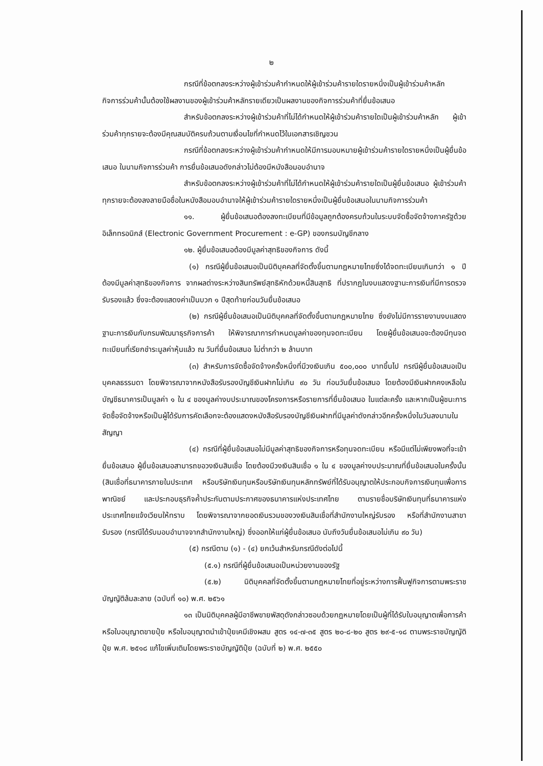๒
กรณีที่ข้อตกลงระหว่างผู้เข้าร่วมค้ากำหนดให้ผู้เข้าร่วมค้ารายใดรายหนึ่งเป็นผู้เข้าร่วมค้าหลัก กิจการร่วมค้านั้นต้องใช้ผลงานของผู้เข้าร่วมค้าหลักรายเดียวเป็นผลงานของกิจการร่วมค้าที่ยื่นข้อเสนอ
สำหรับข้อตกลงระหว่างผู้เข้าร่วมค้าที่ไม่ได้กำหนดให้ผู้เข้าร่วมค้ารายใดเป็นผู้เข้าร่วมค้าหลัก ผู้เข้าร่วมค้าทุกรายจะต้องมีคุณสมบัติครบถ้วนตามเงื่อนไขที่กำหนดไว้ในเอกสารเชิญชวน
กรณีที่ข้อตกลงระหว่างผู้เข้าร่วมค้ากำหนดให้มีการมอบหมายผู้เข้าร่วมค้ารายใดรายหนึ่งเป็นผู้ยื่นข้อเสนอ ในนามกิจการร่วมค้า การยื่นข้อเสนอดังกล่าวไม่ต้องมีหนังสือมอบอำนาจ
สำหรับข้อตกลงระหว่างผู้เข้าร่วมค้าที่ไม่ได้กำหนดให้ผู้เข้าร่วมค้ารายใดเป็นผู้ยื่นข้อเสนอ ผู้เข้าร่วมค้าทุกรายจะต้องลงลายมือชื่อในหนังสือมอบอำนาจให้ผู้เข้าร่วมค้ารายใดรายหนึ่งเป็นผู้ยื่นข้อเสนอในนามกิจการร่วมค้า
๑๑. ผู้ยื่นข้อเสนอต้องลงทะเบียนที่มีข้อมูลถูกต้องครบถ้วนในระบบจัดซื้อจัดจ้างภาครัฐด้วยอิเล็กทรอนิกส์ (Electronic Government Procurement : e-GP) ของกรมบัญชีกลาง
๑๒. ผู้ยื่นข้อเสนอต้องมีมูลค่าสุทธิของกิจการ ดังนี้
(๑) กรณีผู้ยื่นข้อเสนอเป็นนิติบุคคลที่จัดตั้งขึ้นตามกฎหมายไทยซึ่งได้จดทะเบียนเกินกว่า ๑ ปี ต้องมีมูลค่าสุทธิของกิจการ จากผลต่างระหว่างสินทรัพย์สุทธิหักด้วยหนี้สินสุทธิ ที่ปรากฏในงบแสดงฐานะการเงินที่มีการตรวจรับรองแล้ว ซึ่งจะต้องแสดงค่าเป็นบวก ๑ ปีสุดท้ายก่อนวันยื่นข้อเสนอ
(๒) กรณีผู้ยื่นข้อเสนอเป็นนิติบุคคลที่จัดตั้งขึ้นตามกฎหมายไทย ซึ่งยังไม่มีการรายงานงบแสดงฐานะการเงินกับกรมพัฒนาธุรกิจการค้า ให้พิจารณาการกำหนดมูลค่าของทุนจดทะเบียน โดยผู้ยื่นข้อเสนอจะต้องมีทุนจดทะเบียนที่เรียกชำระมูลค่าหุ้นแล้ว ณ วันที่ยื่นข้อเสนอ ไม่ต่ำกว่า ๒ ล้านบาท
(๓) สำหรับการจัดซื้อจัดจ้างครั้งหนึ่งที่มีวงเงินเกิน ๕๐๐,๐๐๐ บาทขึ้นไป กรณีผู้ยื่นข้อเสนอเป็นบุคคลธรรมดา โดยพิจารณาจากหนังสือรับรองบัญชีเงินฝากไม่เกิน ๙๐ วัน ก่อนวันยื่นข้อเสนอ โดยต้องมีเงินฝากคงเหลือในบัญชีธนาคารเป็นมูลค่า ๑ ใน ๔ ของมูลค่างบประมาณของโครงการหรือรายการที่ยื่นข้อเสนอ ในแต่ละครั้ง และหากเป็นผู้ชนะการจัดซื้อจัดจ้างหรือเป็นผู้ได้รับการคัดเลือกจะต้องแสดงหนังสือรับรองบัญชีเงินฝากที่มีมูลค่าดังกล่าวอีกครั้งหนึ่งในวันลงนามในสัญญา
(๔) กรณีที่ผู้ยื่นข้อเสนอไม่มีมูลค่าสุทธิของกิจการหรือทุนจดทะเบียน หรือมีแต่ไม่เพียงพอที่จะเข้ายื่นข้อเสนอ ผู้ยื่นข้อเสนอสามารถขอวงเงินสินเชื่อ โดยต้องมีวงเงินสินเชื่อ ๑ ใน ๔ ของมูลค่างบประมาณที่ยื่นข้อเสนอในครั้งนั้น (สินเชื่อที่ธนาคารภายในประเทศ หรือบริษัทเงินทุนหรือบริษัทเงินทุนหลักทรัพย์ที่ได้รับอนุญาตให้ประกอบกิจการเงินทุนเพื่อการพาณิชย์ และประกอบธุรกิจค้ำประกันตามประกาศของธนาคารแห่งประเทศไทย ตามรายชื่อบริษัทเงินทุนที่ธนาคารแห่งประเทศไทยแจ้งเวียนให้ทราบ โดยพิจารณาจากยอดเงินรวมของวงเงินสินเชื่อที่สำนักงานใหญ่รับรอง หรือที่สำนักงานสาขารับรอง (กรณีได้รับมอบอำนาจจากสำนักงานใหญ่) ซึ่งออกให้แก่ผู้ยื่นข้อเสนอ นับถึงวันยื่นข้อเสนอไม่เกิน ๙๐ วัน)
(๕) กรณีตาม (๑) - (๔) ยกเว้นสำหรับกรณีดังต่อไปนี้
(๕.๑) กรณีที่ผู้ยื่นข้อเสนอเป็นหน่วยงานของรัฐ
(๕.๒) นิติบุคคลที่จัดตั้งขึ้นตามกฎหมายไทยที่อยู่ระหว่างการฟื้นฟูกิจการตามพระราชบัญญัติล้มละลาย (ฉบับที่ ๑๐) พ.ศ. ๒๕๖๑
๑๓ เป็นนิติบุคคลผู้มีอาชีพขายพัสดุดังกล่าวซอบด้วยกฎหมายโดยเป็นผู้ที่ได้รับใบอนุญาตเพื่อการค้าหรือใบอนุญาตขายปุ๋ย หรือใบอนุญาตนำเข้าปุ๋ยเคมีเชิงผสม สูตร ๑๔-๗-๓๕ สูตร ๒๐-๘-๒๐ สูตร ๒๙-๕-๑๘ ตามพระราชบัญญัติปุ๋ย พ.ศ. ๒๕๑๘ แก้ไขเพิ่มเติมโดยพระราชบัญญัติปุ๋ย (ฉบับที่ ๒) พ.ศ. ๒๕๕๐